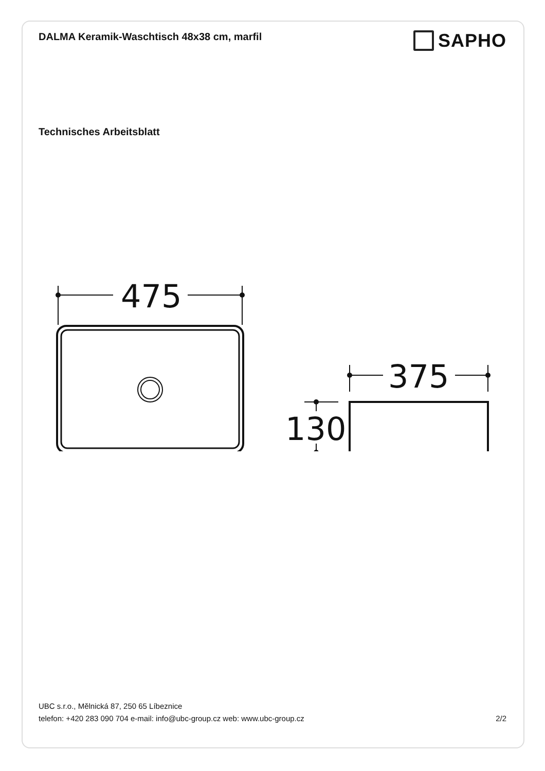DALMA Keramik-Waschtisch 48x38 cm, marfil
SAPHO
Technisches Arbeitsblatt
475
375
130
UBC s.r.o., Mělnická 87, 250 65 Líbeznice
telefon: +420 283 090 704 e-mail: info@ubc-group.cz web: www.ubc-group.cz 2/2